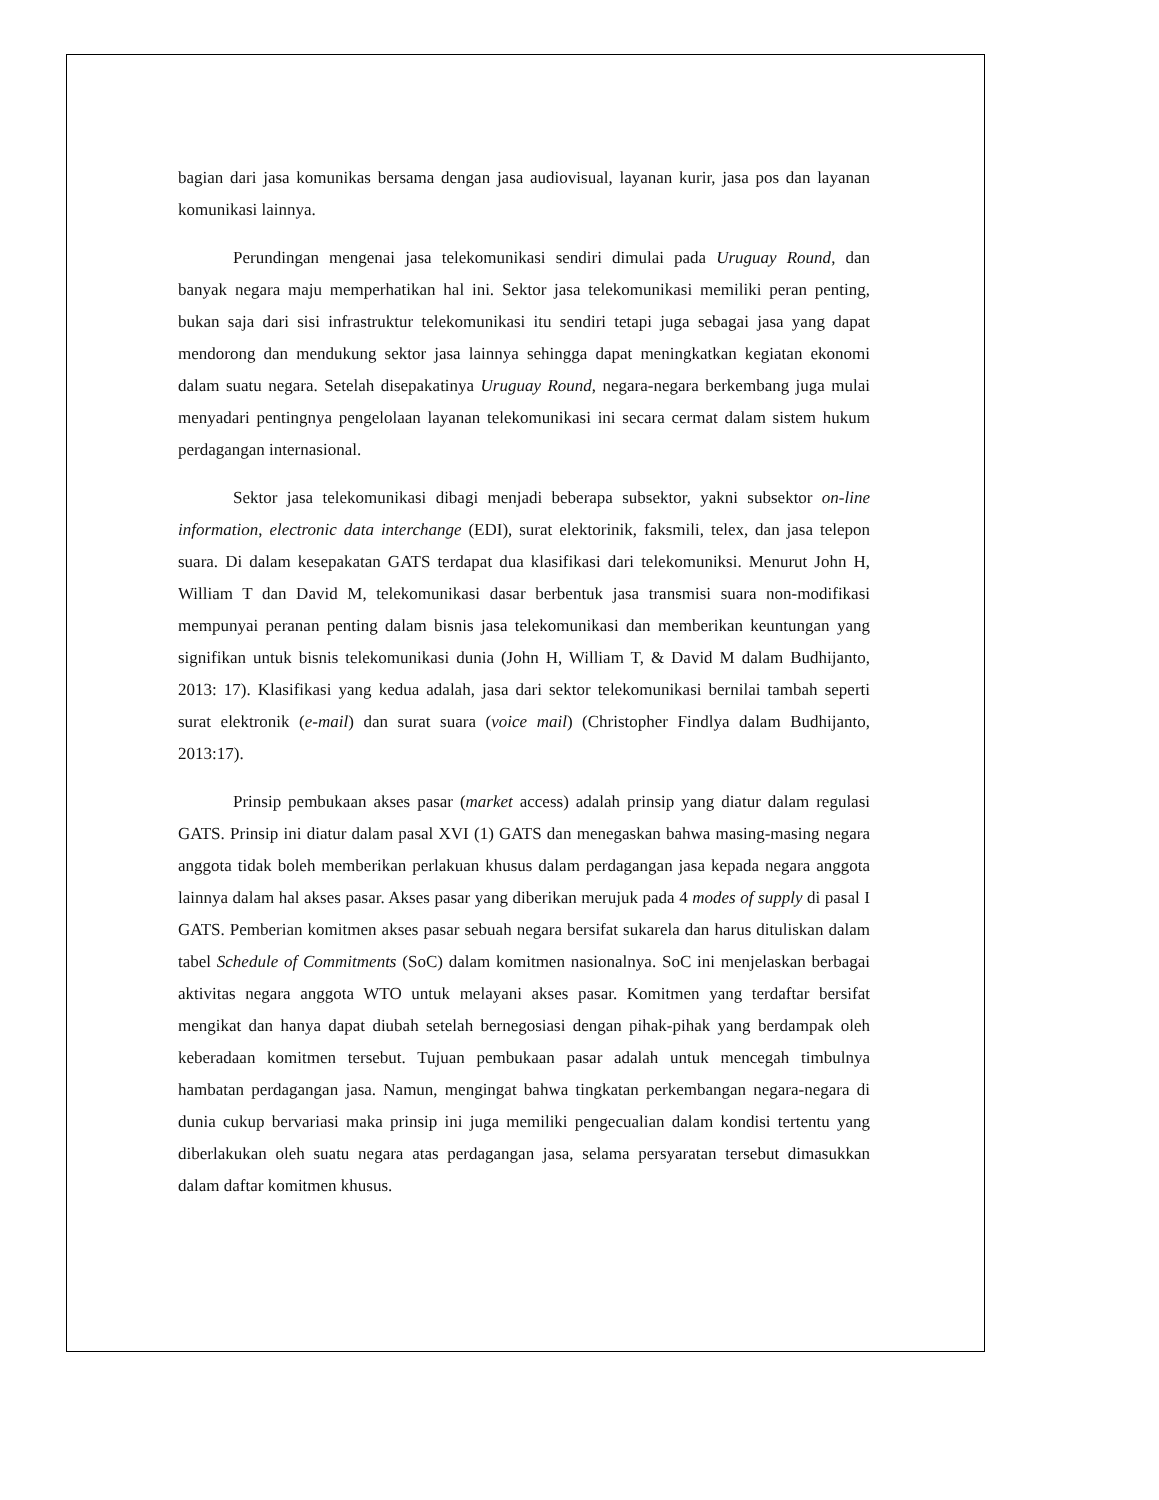bagian dari jasa komunikas bersama dengan jasa audiovisual, layanan kurir, jasa pos dan layanan komunikasi lainnya.
Perundingan mengenai jasa telekomunikasi sendiri dimulai pada Uruguay Round, dan banyak negara maju memperhatikan hal ini. Sektor jasa telekomunikasi memiliki peran penting, bukan saja dari sisi infrastruktur telekomunikasi itu sendiri tetapi juga sebagai jasa yang dapat mendorong dan mendukung sektor jasa lainnya sehingga dapat meningkatkan kegiatan ekonomi dalam suatu negara. Setelah disepakatinya Uruguay Round, negara-negara berkembang juga mulai menyadari pentingnya pengelolaan layanan telekomunikasi ini secara cermat dalam sistem hukum perdagangan internasional.
Sektor jasa telekomunikasi dibagi menjadi beberapa subsektor, yakni subsektor on-line information, electronic data interchange (EDI), surat elektorinik, faksmili, telex, dan jasa telepon suara. Di dalam kesepakatan GATS terdapat dua klasifikasi dari telekomuniksi. Menurut John H, William T dan David M, telekomunikasi dasar berbentuk jasa transmisi suara non-modifikasi mempunyai peranan penting dalam bisnis jasa telekomunikasi dan memberikan keuntungan yang signifikan untuk bisnis telekomunikasi dunia (John H, William T, & David M dalam Budhijanto, 2013: 17). Klasifikasi yang kedua adalah, jasa dari sektor telekomunikasi bernilai tambah seperti surat elektronik (e-mail) dan surat suara (voice mail) (Christopher Findlya dalam Budhijanto, 2013:17).
Prinsip pembukaan akses pasar (market access) adalah prinsip yang diatur dalam regulasi GATS. Prinsip ini diatur dalam pasal XVI (1) GATS dan menegaskan bahwa masing-masing negara anggota tidak boleh memberikan perlakuan khusus dalam perdagangan jasa kepada negara anggota lainnya dalam hal akses pasar. Akses pasar yang diberikan merujuk pada 4 modes of supply di pasal I GATS. Pemberian komitmen akses pasar sebuah negara bersifat sukarela dan harus dituliskan dalam tabel Schedule of Commitments (SoC) dalam komitmen nasionalnya. SoC ini menjelaskan berbagai aktivitas negara anggota WTO untuk melayani akses pasar. Komitmen yang terdaftar bersifat mengikat dan hanya dapat diubah setelah bernegosiasi dengan pihak-pihak yang berdampak oleh keberadaan komitmen tersebut. Tujuan pembukaan pasar adalah untuk mencegah timbulnya hambatan perdagangan jasa. Namun, mengingat bahwa tingkatan perkembangan negara-negara di dunia cukup bervariasi maka prinsip ini juga memiliki pengecualian dalam kondisi tertentu yang diberlakukan oleh suatu negara atas perdagangan jasa, selama persyaratan tersebut dimasukkan dalam daftar komitmen khusus.